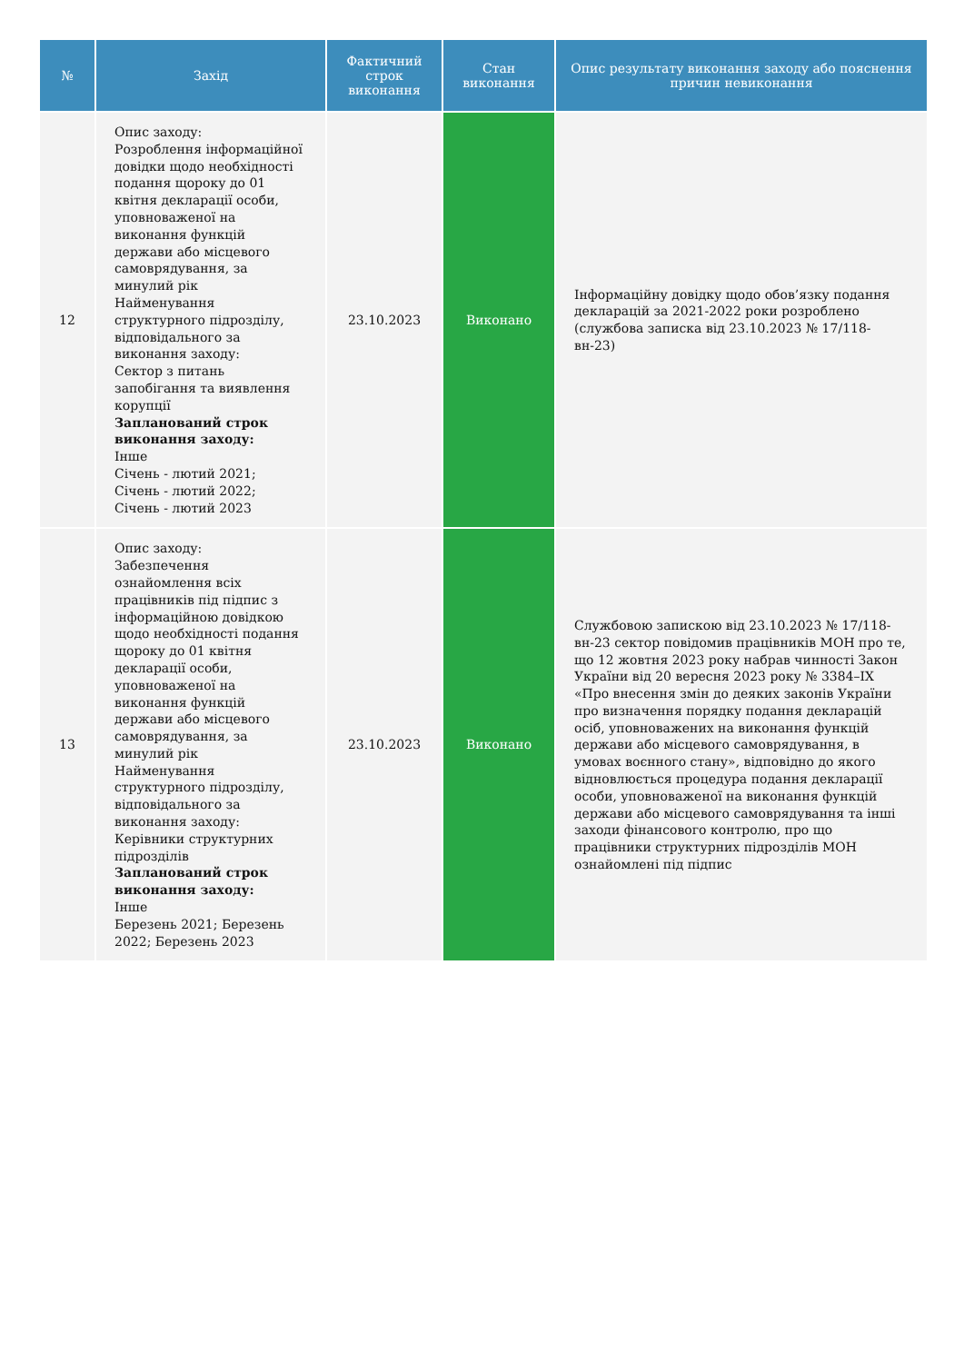| № | Захід | Фактичний строк виконання | Стан виконання | Опис результату виконання заходу або пояснення причин невиконання |
| --- | --- | --- | --- | --- |
| 12 | Опис заходу: Розроблення інформаційної довідки щодо необхідності подання щороку до 01 квітня декларації особи, уповноваженої на виконання функцій держави або місцевого самоврядування, за минулий рік Найменування структурного підрозділу, відповідального за виконання заходу: Сектор з питань запобігання та виявлення корупції Запланований строк виконання заходу: Інше Січень - лютий 2021; Січень - лютий 2022; Січень - лютий 2023 | 23.10.2023 | Виконано | Інформаційну довідку щодо обов’язку подання декларацій за 2021-2022 роки розроблено (службова записка від 23.10.2023 № 17/118-вн-23) |
| 13 | Опис заходу: Забезпечення ознайомлення всіх працівників під підпис з інформаційною довідкою щодо необхідності подання щороку до 01 квітня декларації особи, уповноваженої на виконання функцій держави або місцевого самоврядування, за минулий рік Найменування структурного підрозділу, відповідального за виконання заходу: Керівники структурних підрозділів Запланований строк виконання заходу: Інше Березень 2021; Березень 2022; Березень 2023 | 23.10.2023 | Виконано | Службовою запискою від 23.10.2023 № 17/118-вн-23 сектор повідомив працівників МОН про те, що 12 жовтня 2023 року набрав чинності Закон України від 20 вересня 2023 року № 3384–IX «Про внесення змін до деяких законів України про визначення порядку подання декларацій осіб, уповноважених на виконання функцій держави або місцевого самоврядування, в умовах воєнного стану», відповідно до якого відновлюється процедура подання декларації особи, уповноваженої на виконання функцій держави або місцевого самоврядування та інші заходи фінансового контролю, про що працівники структурних підрозділів МОН ознайомлені під підпис |